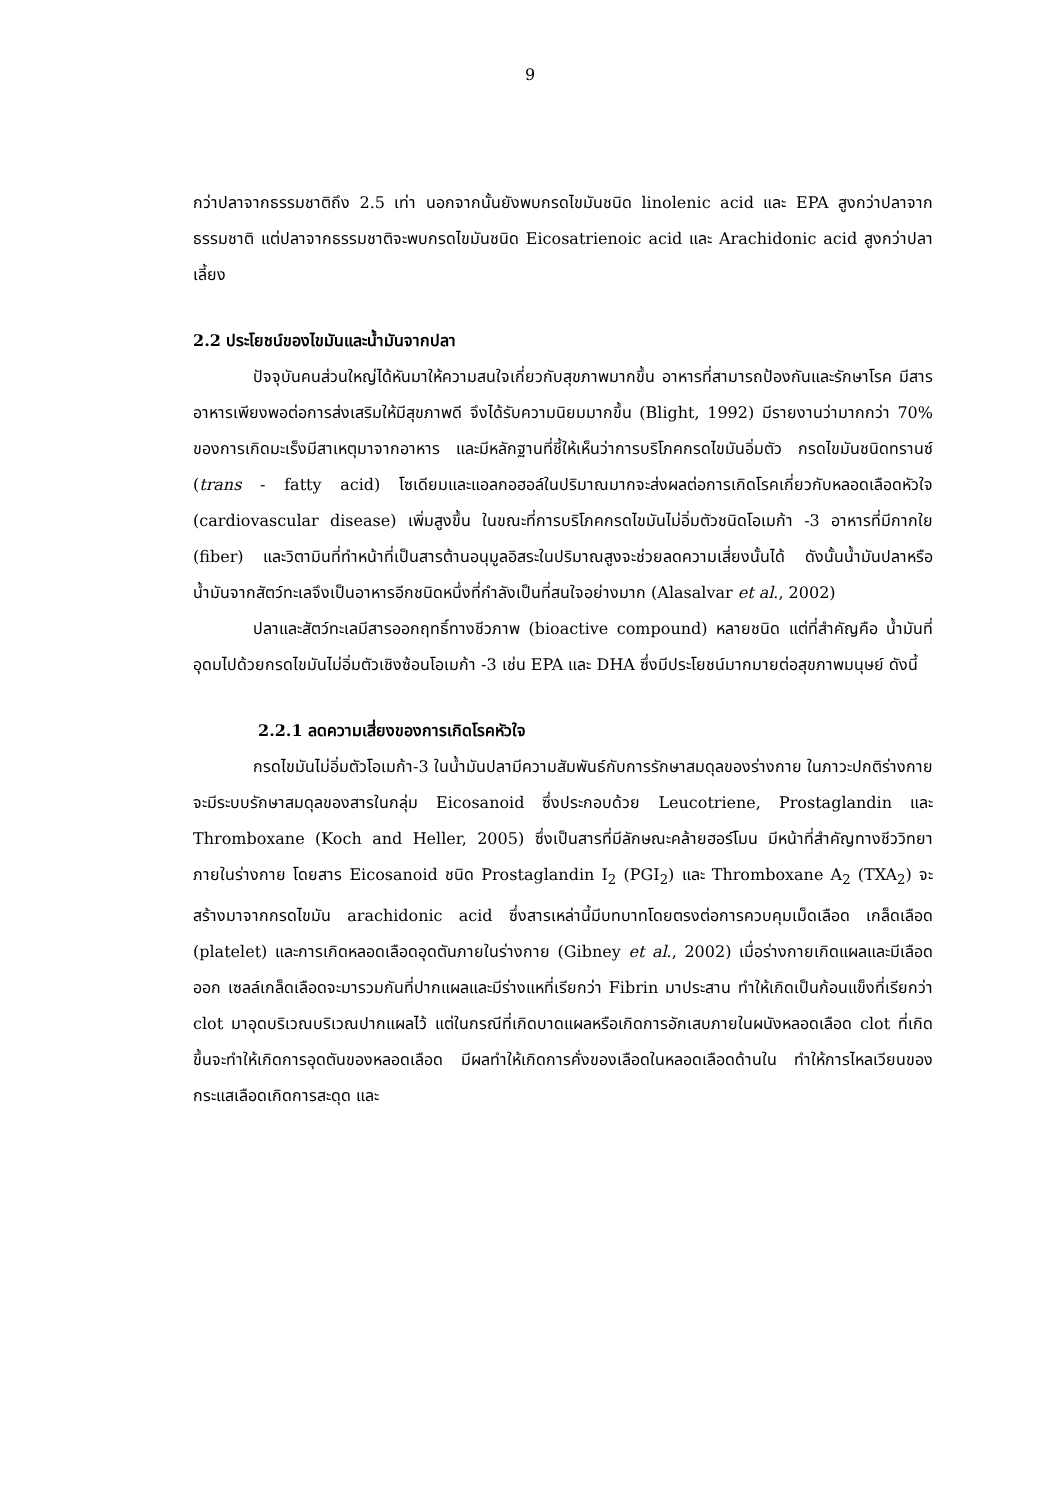9
กว่าปลาจากธรรมชาติถึง 2.5 เท่า นอกจากนั้นยังพบกรดไขมันชนิด linolenic acid และ EPA สูงกว่าปลาจากธรรมชาติ แต่ปลาจากธรรมชาติจะพบกรดไขมันชนิด Eicosatrienoic acid และ Arachidonic acid สูงกว่าปลาเลี้ยง
2.2 ประโยชน์ของไขมันและน้ำมันจากปลา
ปัจจุบันคนส่วนใหญ่ได้หันมาให้ความสนใจเกี่ยวกับสุขภาพมากขึ้น อาหารที่สามารถป้องกันและรักษาโรค มีสารอาหารเพียงพอต่อการส่งเสริมให้มีสุขภาพดี จึงได้รับความนิยมมากขึ้น (Blight, 1992) มีรายงานว่ามากกว่า 70% ของการเกิดมะเร็งมีสาเหตุมาจากอาหาร และมีหลักฐานที่ชี้ให้เห็นว่าการบริโภคกรดไขมันอิ่มตัว กรดไขมันชนิดทรานซ์ (trans - fatty acid) โซเดียมและแอลกอฮอล์ในปริมาณมากจะส่งผลต่อการเกิดโรคเกี่ยวกับหลอดเลือดหัวใจ (cardiovascular disease) เพิ่มสูงขึ้น ในขณะที่การบริโภคกรดไขมันไม่อิ่มตัวชนิดโอเมก้า -3 อาหารที่มีกากใย (fiber) และวิตามินที่ทำหน้าที่เป็นสารต้านอนุมูลอิสระในปริมาณสูงจะช่วยลดความเสี่ยงนั้นได้ ดังนั้นน้ำมันปลาหรือน้ำมันจากสัตว์ทะเลจึงเป็นอาหารอีกชนิดหนึ่งที่กำลังเป็นที่สนใจอย่างมาก (Alasalvar et al., 2002)
ปลาและสัตว์ทะเลมีสารออกฤทธิ์ทางชีวภาพ (bioactive compound) หลายชนิด แต่ที่สำคัญคือ น้ำมันที่อุดมไปด้วยกรดไขมันไม่อิ่มตัวเชิงซ้อนโอเมก้า -3 เช่น EPA และ DHA ซึ่งมีประโยชน์มากมายต่อสุขภาพมนุษย์ ดังนี้
2.2.1 ลดความเสี่ยงของการเกิดโรคหัวใจ
กรดไขมันไม่อิ่มตัวโอเมก้า-3 ในน้ำมันปลามีความสัมพันธ์กับการรักษาสมดุลของร่างกาย ในภาวะปกติร่างกายจะมีระบบรักษาสมดุลของสารในกลุ่ม Eicosanoid ซึ่งประกอบด้วย Leucotriene, Prostaglandin และ Thromboxane (Koch and Heller, 2005) ซึ่งเป็นสารที่มีลักษณะคล้ายฮอร์โมน มีหน้าที่สำคัญทางชีววิทยาภายในร่างกาย โดยสาร Eicosanoid ชนิด Prostaglandin I<sub>2</sub> (PGI<sub>2</sub>) และ Thromboxane A<sub>2</sub> (TXA<sub>2</sub>) จะสร้างมาจากกรดไขมัน arachidonic acid ซึ่งสารเหล่านี้มีบทบาทโดยตรงต่อการควบคุมเม็ดเลือด เกล็ดเลือด (platelet) และการเกิดหลอดเลือดอุดตันภายในร่างกาย (Gibney et al., 2002) เมื่อร่างกายเกิดแผลและมีเลือดออก เซลล์เกล็ดเลือดจะมารวมกันที่ปากแผลและมีร่างแหที่เรียกว่า Fibrin มาประสาน ทำให้เกิดเป็นก้อนแข็งที่เรียกว่า clot มาอุดบริเวณบริเวณปากแผลไว้ แต่ในกรณีที่เกิดบาดแผลหรือเกิดการอักเสบภายในผนังหลอดเลือด clot ที่เกิดขึ้นจะทำให้เกิดการอุดตันของหลอดเลือด มีผลทำให้เกิดการคั่งของเลือดในหลอดเลือดด้านใน ทำให้การไหลเวียนของกระแสเลือดเกิดการสะดุด และ